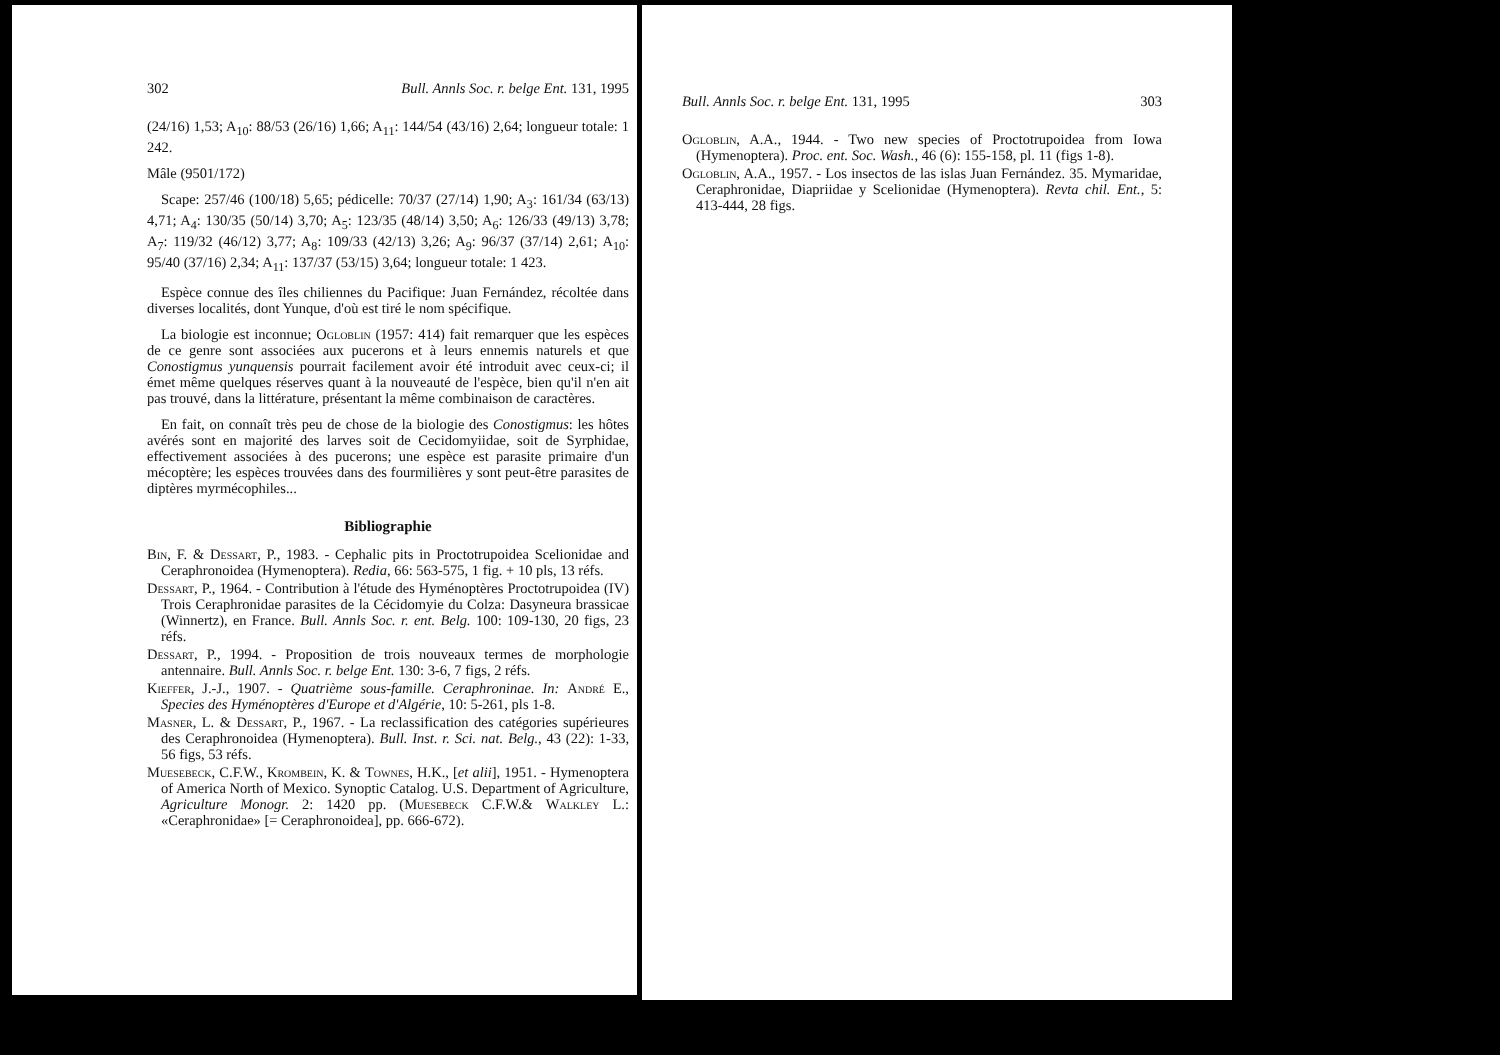302 Bull. Annls Soc. r. belge Ent. 131, 1995
(24/16) 1,53; A<sub>10</sub>: 88/53 (26/16) 1,66; A<sub>11</sub>: 144/54 (43/16) 2,64; longueur totale: 1 242.
Mâle (9501/172)
Scape: 257/46 (100/18) 5,65; pédicelle: 70/37 (27/14) 1,90; A<sub>3</sub>: 161/34 (63/13) 4,71; A<sub>4</sub>: 130/35 (50/14) 3,70; A<sub>5</sub>: 123/35 (48/14) 3,50; A<sub>6</sub>: 126/33 (49/13) 3,78; A<sub>7</sub>: 119/32 (46/12) 3,77; A<sub>8</sub>: 109/33 (42/13) 3,26; A<sub>9</sub>: 96/37 (37/14) 2,61; A<sub>10</sub>: 95/40 (37/16) 2,34; A<sub>11</sub>: 137/37 (53/15) 3,64; longueur totale: 1 423.
Espèce connue des îles chiliennes du Pacifique: Juan Fernández, récoltée dans diverses localités, dont Yunque, d'où est tiré le nom spécifique.
La biologie est inconnue; Ogloblin (1957: 414) fait remarquer que les espèces de ce genre sont associées aux pucerons et à leurs ennemis naturels et que Conostigmus yunquensis pourrait facilement avoir été introduit avec ceux-ci; il émet même quelques réserves quant à la nouveauté de l'espèce, bien qu'il n'en ait pas trouvé, dans la littérature, présentant la même combinaison de caractères.
En fait, on connaît très peu de chose de la biologie des Conostigmus: les hôtes avérés sont en majorité des larves soit de Cecidomyiidae, soit de Syrphidae, effectivement associées à des pucerons; une espèce est parasite primaire d'un mécoptère; les espèces trouvées dans des fourmilières y sont peut-être parasites de diptères myrmécophiles...
Bibliographie
Bin, F. & Dessart, P., 1983. - Cephalic pits in Proctotrupoidea Scelionidae and Ceraphronoidea (Hymenoptera). Redia, 66: 563-575, 1 fig. + 10 pls, 13 réfs.
Dessart, P., 1964. - Contribution à l'étude des Hyménoptères Proctotrupoidea (IV) Trois Ceraphronidae parasites de la Cécidomyie du Colza: Dasyneura brassicae (Winnertz), en France. Bull. Annls Soc. r. ent. Belg. 100: 109-130, 20 figs, 23 réfs.
Dessart, P., 1994. - Proposition de trois nouveaux termes de morphologie antennaire. Bull. Annls Soc. r. belge Ent. 130: 3-6, 7 figs, 2 réfs.
Kieffer, J.-J., 1907. - Quatrième sous-famille. Ceraphroninae. In: André E., Species des Hyménoptères d'Europe et d'Algérie, 10: 5-261, pls 1-8.
Masner, L. & Dessart, P., 1967. - La reclassification des catégories supérieures des Ceraphronoidea (Hymenoptera). Bull. Inst. r. Sci. nat. Belg., 43 (22): 1-33, 56 figs, 53 réfs.
Muesebeck, C.F.W., Krombein, K. & Townes, H.K., [et alii], 1951. - Hymenoptera of America North of Mexico. Synoptic Catalog. U.S. Department of Agriculture, Agriculture Monogr. 2: 1420 pp. (Muesebeck C.F.W.& Walkley L.: «Ceraphronidae» [= Ceraphronoidea], pp. 666-672).
Bull. Annls Soc. r. belge Ent. 131, 1995 303
Ogloblin, A.A., 1944. - Two new species of Proctotrupoidea from Iowa (Hymenoptera). Proc. ent. Soc. Wash., 46 (6): 155-158, pl. 11 (figs 1-8).
Ogloblin, A.A., 1957. - Los insectos de las islas Juan Fernández. 35. Mymaridae, Ceraphronidae, Diapriidae y Scelionidae (Hymenoptera). Revta chil. Ent., 5: 413-444, 28 figs.